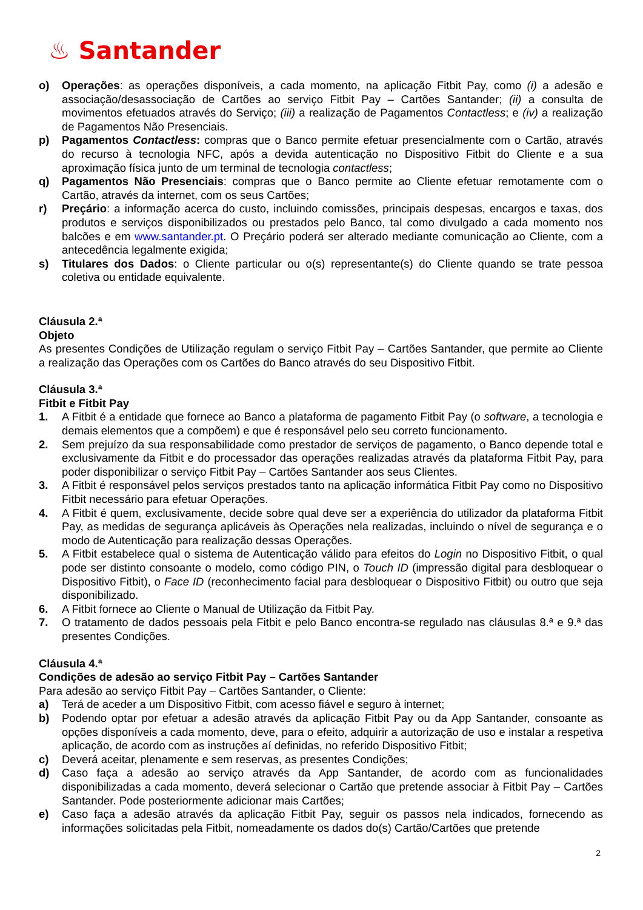♨ Santander
o) Operações: as operações disponíveis, a cada momento, na aplicação Fitbit Pay, como (i) a adesão e associação/desassociação de Cartões ao serviço Fitbit Pay – Cartões Santander; (ii) a consulta de movimentos efetuados através do Serviço; (iii) a realização de Pagamentos Contactless; e (iv) a realização de Pagamentos Não Presenciais.
p) Pagamentos Contactless: compras que o Banco permite efetuar presencialmente com o Cartão, através do recurso à tecnologia NFC, após a devida autenticação no Dispositivo Fitbit do Cliente e a sua aproximação física junto de um terminal de tecnologia contactless;
q) Pagamentos Não Presenciais: compras que o Banco permite ao Cliente efetuar remotamente com o Cartão, através da internet, com os seus Cartões;
r) Preçário: a informação acerca do custo, incluindo comissões, principais despesas, encargos e taxas, dos produtos e serviços disponibilizados ou prestados pelo Banco, tal como divulgado a cada momento nos balcões e em www.santander.pt. O Preçário poderá ser alterado mediante comunicação ao Cliente, com a antecedência legalmente exigida;
s) Titulares dos Dados: o Cliente particular ou o(s) representante(s) do Cliente quando se trate pessoa coletiva ou entidade equivalente.
Cláusula 2.ª
Objeto
As presentes Condições de Utilização regulam o serviço Fitbit Pay – Cartões Santander, que permite ao Cliente a realização das Operações com os Cartões do Banco através do seu Dispositivo Fitbit.
Cláusula 3.ª
Fitbit e Fitbit Pay
1. A Fitbit é a entidade que fornece ao Banco a plataforma de pagamento Fitbit Pay (o software, a tecnologia e demais elementos que a compõem) e que é responsável pelo seu correto funcionamento.
2. Sem prejuízo da sua responsabilidade como prestador de serviços de pagamento, o Banco depende total e exclusivamente da Fitbit e do processador das operações realizadas através da plataforma Fitbit Pay, para poder disponibilizar o serviço Fitbit Pay – Cartões Santander aos seus Clientes.
3. A Fitbit é responsável pelos serviços prestados tanto na aplicação informática Fitbit Pay como no Dispositivo Fitbit necessário para efetuar Operações.
4. A Fitbit é quem, exclusivamente, decide sobre qual deve ser a experiência do utilizador da plataforma Fitbit Pay, as medidas de segurança aplicáveis às Operações nela realizadas, incluindo o nível de segurança e o modo de Autenticação para realização dessas Operações.
5. A Fitbit estabelece qual o sistema de Autenticação válido para efeitos do Login no Dispositivo Fitbit, o qual pode ser distinto consoante o modelo, como código PIN, o Touch ID (impressão digital para desbloquear o Dispositivo Fitbit), o Face ID (reconhecimento facial para desbloquear o Dispositivo Fitbit) ou outro que seja disponibilizado.
6. A Fitbit fornece ao Cliente o Manual de Utilização da Fitbit Pay.
7. O tratamento de dados pessoais pela Fitbit e pelo Banco encontra-se regulado nas cláusulas 8.ª e 9.ª das presentes Condições.
Cláusula 4.ª
Condições de adesão ao serviço Fitbit Pay – Cartões Santander
Para adesão ao serviço Fitbit Pay – Cartões Santander, o Cliente:
a) Terá de aceder a um Dispositivo Fitbit, com acesso fiável e seguro à internet;
b) Podendo optar por efetuar a adesão através da aplicação Fitbit Pay ou da App Santander, consoante as opções disponíveis a cada momento, deve, para o efeito, adquirir a autorização de uso e instalar a respetiva aplicação, de acordo com as instruções aí definidas, no referido Dispositivo Fitbit;
c) Deverá aceitar, plenamente e sem reservas, as presentes Condições;
d) Caso faça a adesão ao serviço através da App Santander, de acordo com as funcionalidades disponibilizadas a cada momento, deverá selecionar o Cartão que pretende associar à Fitbit Pay – Cartões Santander. Pode posteriormente adicionar mais Cartões;
e) Caso faça a adesão através da aplicação Fitbit Pay, seguir os passos nela indicados, fornecendo as informações solicitadas pela Fitbit, nomeadamente os dados do(s) Cartão/Cartões que pretende
2